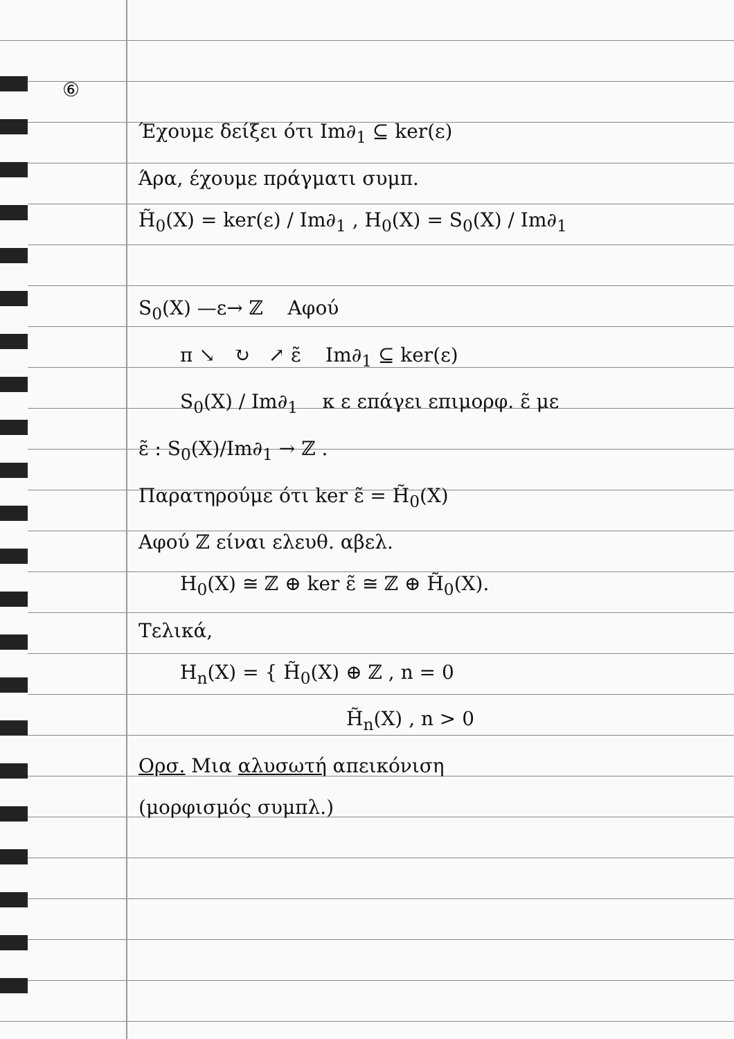⑥
Έχουμε δείξει ότι Im∂<sub>1</sub> ⊆ ker(ε)
Άρα, έχουμε πράγματι συμπ.
H̃<sub>0</sub>(X) = ker(ε) / Im∂<sub>1</sub> , H<sub>0</sub>(X) = S<sub>0</sub>(X) / Im∂<sub>1</sub>
S<sub>0</sub>(X) —ε→ ℤ Αφού
π ↘ ↻ ↗ ε̃ Im∂<sub>1</sub> ⊆ ker(ε)
S<sub>0</sub>(X) / Im∂<sub>1</sub> κ ε επάγει επιμορφ. ε̃ με
ε̃ : S<sub>0</sub>(X)/Im∂<sub>1</sub> → ℤ .
Παρατηρούμε ότι ker ε̃ = H̃<sub>0</sub>(X)
Αφού ℤ είναι ελευθ. αβελ.
H<sub>0</sub>(X) ≅ ℤ ⊕ ker ε̃ ≅ ℤ ⊕ H̃<sub>0</sub>(X).
Τελικά,
H<sub>n</sub>(X) = { H̃<sub>0</sub>(X) ⊕ ℤ , n = 0
H̃<sub>n</sub>(X) , n > 0
Ορσ. Μια αλυσωτή απεικόνιση
(μορφισμός συμπλ.)